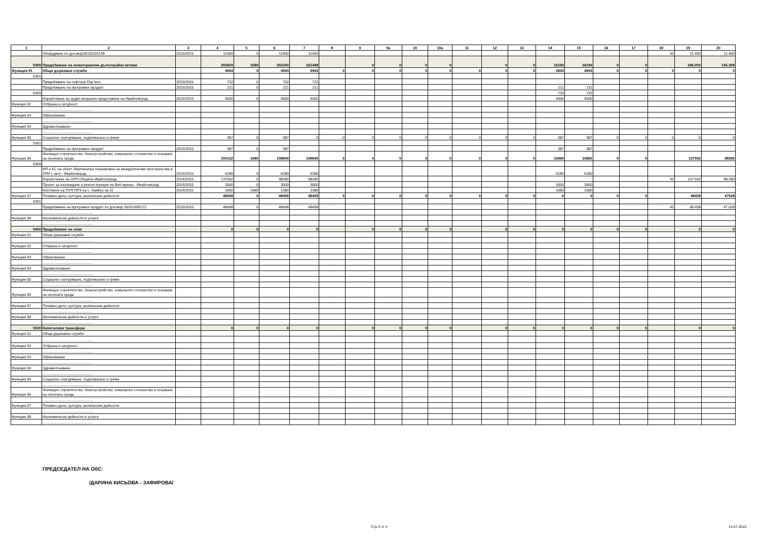| 1 | 2 | 3 | 4 | 5 | 6 | 7 | 8 | 9 | 9а | 10 | 10а | 11 | 12 | 13 | 14 | 15 | 16 | 17 | 18 | 19 | 20 |
| --- | --- | --- | --- | --- | --- | --- | --- | --- | --- | --- | --- | --- | --- | --- | --- | --- | --- | --- | --- | --- | --- |
| | Оборудване по договор26/321/01149 | 2015/2015 | 11400 | 0 | 11400 | 11400 | | | | | | | | | | | | | 42 | 11.400 | 11.400 |
| 5300 | Придобиване на нематериални дълготрайни активи | | 203920 | 1680 | 202240 | 161498 | | 0 | 0 | 0 | 0 | | 0 | 0 | 16190 | 16190 | 0 | 0 | | 186.050 | 145.308 |
| Функция 01 | Общи държавни служби | | 4943 | 0 | 4943 | 4943 | 0 | 0 | 0 | 0 | 0 | 0 | 0 | 0 | 4943 | 4943 | 0 | 0 | 0 | 0 | 0 |
| 5301 | | | | | | | | | | | | | | | | | | | | | |
| | Придобиване на софтуер Digi tera | 2015/2015 | 732 | 0 | 732 | 732 | | | | | | | | | | | | | | | |
| | Придобиване на програмен продукт | 2015/2015 | 211 | 0 | 211 | 211 | | | | | | | | | 211 | 211 | | | | | |
| 5309 | | | | | | | | | | | | | | | 732 | 732 | | | | | |
| | Изработване на аудио визуално представяне на Ивайловград | 2015/2015 | 4000 | 0 | 4000 | 4000 | | | | | | | | | 4000 | 4000 | | | | | |
| Функция 02 | Отбрана и сигурност | | | | | | | | | | | | | | | | | | | | |
| | .................................................. | | | | | | | | | | | | | | | | | | | | |
| Функция 03 | Образование | | | | | | | | | | | | | | | | | | | | |
| | .................................................. | | | | | | | | | | | | | | | | | | | | |
| Функция 04 | Здравеопазване | | | | | | | | | | | | | | | | | | | | |
| | .................................................. | | | | | | | | | | | | | | | | | | | | |
| Функция 05 | Социално осигуряване, подпомагане и грижи | | 387 | 0 | 387 | 0 | 0 | 0 | 0 | 0 | 0 | 0 | 0 | 0 | 387 | 387 | 0 | 0 | 0 | 0 | 0 |
| 5301 | | | | | | | | | | | | | | | | | | | | | |
| | Придобиване на програмен продукт | 2015/2015 | 387 | 0 | 387 | | | | | | | | | | 387 | 387 | | | | | |
| Функция 06 | Жилищно строителство, благоустройство, комунално стопанство и опазване на околната среда | | 150132 | 1680 | 108840 | 108840 | 0 | 0 | 0 | 0 | 0 | 0 | 0 | 0 | 10860 | 10860 | 0 | 0 | | 137592 | 98280 |
| 5309 | | | | | | | | | | | | | | | | | | | | | |
| | ИП и КС на обект :Вертикална планировка на междублокови пространства в УПИ I, кв.5 - Ивайловград | 2015/2015 | 6180 | 0 | 6180 | 6180 | | | | | | | | | 6180 | 6180 | | | | | |
| | Изработване на ОУП Община Ивайловград | 2014/2015 | 137592 | 0 | 98280 | 98280 | | | | | | | | | | | | | 42 | 137.592 | 98.280 |
| | Проект за изграждане и реконструкция на ВиК мрежа - Ивайловград | 2015/2015 | 3000 | 0 | 3000 | 3000 | | | | | | | | | 3000 | 3000 | | | | | |
| | Изготвяне на ПУП ПРЗ на с. Ламбух кв.22 | 2014/2015 | 3360 | 1680 | 1380 | 1380 | | | | | | | | | 1680 | 1680 | | | | | |
| Функция 07 | Почивно дело, култура, религиозни дейности | | 48458 | 0 | 48458 | 48458 | 0 | 0 | 0 | 0 | 0 | 0 | 0 | 0 | 0 | 0 | 0 | 0 | | 48458 | 47028 |
| 5301 | | | | | | | | | | | | | | | | | | | | | |
| | Придобиване на програмен продукт по договор 26/313/00172 | 2015/2015 | 48458 | 0 | 48458 | 48458 | | | | | | | | | | | | | 42 | 48.458 | 47.028 |
| | .................................................. | | | | | | | | | | | | | | | | | | | | |
| Функция 08 | Икономически дейности и услуги | | | | | | | | | | | | | | | | | | | | |
| | .................................................. | | | | | | | | | | | | | | | | | | | | |
| 5400 | Придобиване на земя | | 0 | 0 | 0 | 0 | | 0 | 0 | 0 | 0 | | 0 | 0 | 0 | 0 | 0 | 0 | | 0 | 0 |
| Функция 01 | Общи държавни служби | | | | | | | | | | | | | | | | | | | | |
| | .................................................. | | | | | | | | | | | | | | | | | | | | |
| Функция 02 | Отбрана и сигурност | | | | | | | | | | | | | | | | | | | | |
| | .................................................. | | | | | | | | | | | | | | | | | | | | |
| Функция 03 | Образование | | | | | | | | | | | | | | | | | | | | |
| | .................................................. | | | | | | | | | | | | | | | | | | | | |
| Функция 04 | Здравеопазване | | | | | | | | | | | | | | | | | | | | |
| | .................................................. | | | | | | | | | | | | | | | | | | | | |
| Функция 05 | Социално осигуряване, подпомагане и грижи | | | | | | | | | | | | | | | | | | | | |
| | .................................................. | | | | | | | | | | | | | | | | | | | | |
| Функция 06 | Жилищно строителство, благоустройство, комунално стопанство и опазване на околната среда | | | | | | | | | | | | | | | | | | | | |
| | .................................................. | | | | | | | | | | | | | | | | | | | | |
| Функция 07 | Почивно дело, култура, религиозни дейности | | | | | | | | | | | | | | | | | | | | |
| | .................................................. | | | | | | | | | | | | | | | | | | | | |
| Функция 08 | Икономически дейности и услуги | | | | | | | | | | | | | | | | | | | | |
| | .................................................. | | | | | | | | | | | | | | | | | | | | |
| 5500 | Капиталови трансфери | | 0 | 0 | 0 | 0 | | 0 | 0 | 0 | 0 | | 0 | 0 | 0 | 0 | 0 | 0 | | 0 | 0 |
| Функция 01 | Общи държавни служби | | | | | | | | | | | | | | | | | | | | |
| | .................................................. | | | | | | | | | | | | | | | | | | | | |
| Функция 02 | Отбрана и сигурност | | | | | | | | | | | | | | | | | | | | |
| | .................................................. | | | | | | | | | | | | | | | | | | | | |
| Функция 03 | Образование | | | | | | | | | | | | | | | | | | | | |
| | .................................................. | | | | | | | | | | | | | | | | | | | | |
| Функция 04 | Здравеопазване | | | | | | | | | | | | | | | | | | | | |
| | .................................................. | | | | | | | | | | | | | | | | | | | | |
| Функция 05 | Социално осигуряване, подпомагане и грижи | | | | | | | | | | | | | | | | | | | | |
| | .................................................. | | | | | | | | | | | | | | | | | | | | |
| Функция 06 | Жилищно строителство, благоустройство, комунално стопанство и опазване на околната среда | | | | | | | | | | | | | | | | | | | | |
| | .................................................. | | | | | | | | | | | | | | | | | | | | |
| Функция 07 | Почивно дело, култура, религиозни дейности | | | | | | | | | | | | | | | | | | | | |
| | .................................................. | | | | | | | | | | | | | | | | | | | | |
| Функция 08 | Икономически дейности и услуги | | | | | | | | | | | | | | | | | | | | |
| | .................................................. | | | | | | | | | | | | | | | | | | | | |
ПРЕДСЕДАТЕЛ НА ОбС:
/ДАРИНА КИСЬОВА - ЗАФИРОВА/
Стр.3 от 4 14.07.2016